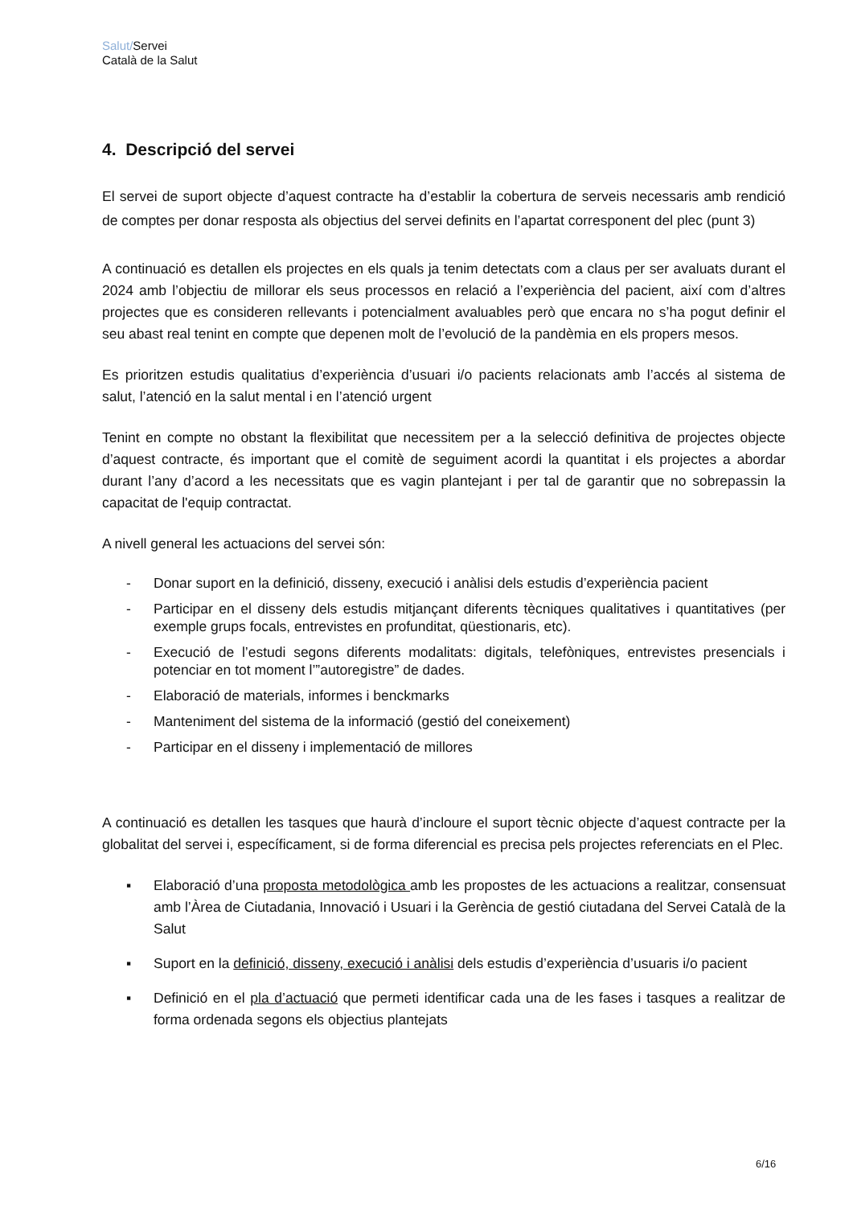Salut/Servei
Català de la Salut
4. Descripció del servei
El servei de suport objecte d’aquest contracte ha d’establir la cobertura de serveis necessaris amb rendició de comptes per donar resposta als objectius del servei definits en l’apartat corresponent del plec (punt 3)
A continuació es detallen els projectes en els quals ja tenim detectats com a claus per ser avaluats durant el 2024 amb l’objectiu de millorar els seus processos en relació a l’experiència del pacient, així com d’altres projectes que es consideren rellevants i potencialment avaluables però que encara no s’ha pogut definir el seu abast real tenint en compte que depenen molt de l’evolució de la pandèmia en els propers mesos.
Es prioritzen estudis qualitatius d’experiència d’usuari i/o pacients relacionats amb l’accés al sistema de salut, l’atenció en la salut mental i en l’atenció urgent
Tenint en compte no obstant la flexibilitat que necessitem per a la selecció definitiva de projectes objecte d’aquest contracte, és important que el comitè de seguiment acordi la quantitat i els projectes a abordar durant l’any d’acord a les necessitats que es vagin plantejant i per tal de garantir que no sobrepassin la capacitat de l'equip contractat.
A nivell general les actuacions del servei són:
- Donar suport en la definició, disseny, execució i anàlisi dels estudis d’experiència pacient
- Participar en el disseny dels estudis mitjançant diferents tècniques qualitatives i quantitatives (per exemple grups focals, entrevistes en profunditat, qüestionaris, etc).
- Execució de l’estudi segons diferents modalitats: digitals, telefòniques, entrevistes presencials i potenciar en tot moment l’”autoregistre” de dades.
- Elaboració de materials, informes i benckmarks
- Manteniment del sistema de la informació (gestió del coneixement)
- Participar en el disseny i implementació de millores
A continuació es detallen les tasques que haurà d’incloure el suport tècnic objecte d’aquest contracte per la globalitat del servei i, específicament, si de forma diferencial es precisa pels projectes referenciats en el Plec.
▪ Elaboració d’una proposta metodològica amb les propostes de les actuacions a realitzar, consensuat amb l’Àrea de Ciutadania, Innovació i Usuari i la Gerència de gestió ciutadana del Servei Català de la Salut
▪ Suport en la definició, disseny, execució i anàlisi dels estudis d’experiència d’usuaris i/o pacient
▪ Definició en el pla d’actuació que permeti identificar cada una de les fases i tasques a realitzar de forma ordenada segons els objectius plantejats
6/16